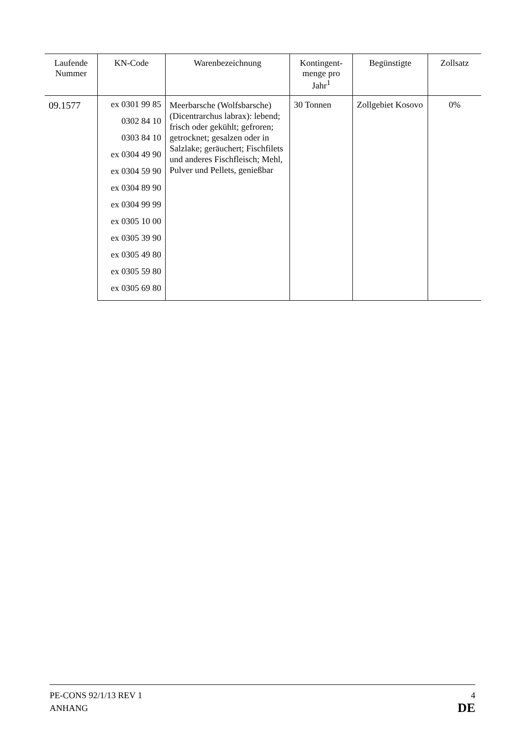| Laufende Nummer | KN-Code | Warenbezeichnung | Kontingent-menge pro Jahr<sup>1</sup> | Begünstigte | Zollsatz |
| --- | --- | --- | --- | --- | --- |
| 09.1577 | ex 0301 99 85 0302 84 10 0303 84 10 ex 0304 49 90 ex 0304 59 90 ex 0304 89 90 ex 0304 99 99 ex 0305 10 00 ex 0305 39 90 ex 0305 49 80 ex 0305 59 80 ex 0305 69 80 | Meerbarsche (Wolfsbarsche) (Dicentrarchus labrax): lebend; frisch oder gekühlt; gefroren; getrocknet; gesalzen oder in Salzlake; geräuchert; Fischfilets und anderes Fischfleisch; Mehl, Pulver und Pellets, genießbar | 30 Tonnen | Zollgebiet Kosovo | 0% |
PE-CONS 92/1/13 REV 1 4
ANHANG DE